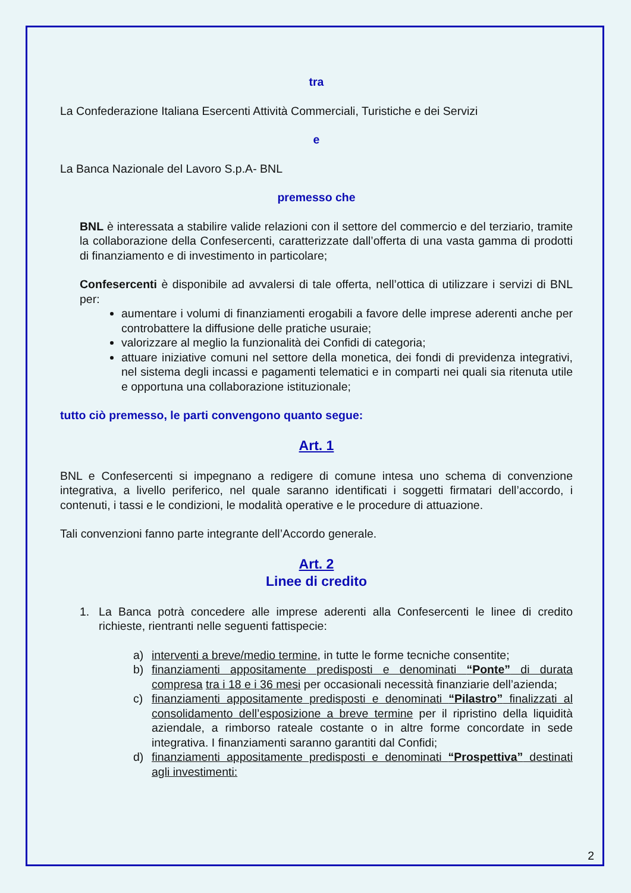tra
La Confederazione Italiana Esercenti Attività Commerciali, Turistiche e dei Servizi
e
La Banca Nazionale del Lavoro S.p.A- BNL
premesso che
BNL è interessata a stabilire valide relazioni con il settore del commercio e del terziario, tramite la collaborazione della Confesercenti, caratterizzate dall’offerta di una vasta gamma di prodotti di finanziamento e di investimento in particolare;
Confesercenti è disponibile ad avvalersi di tale offerta, nell’ottica di utilizzare i servizi di BNL per:
aumentare i volumi di finanziamenti erogabili a favore delle imprese aderenti anche per controbattere la diffusione delle pratiche usuraie;
valorizzare al meglio la funzionalità dei Confidi di categoria;
attuare iniziative comuni nel settore della monetica, dei fondi di previdenza integrativi, nel sistema degli incassi e pagamenti telematici e in comparti nei quali sia ritenuta utile e opportuna una collaborazione istituzionale;
tutto ciò premesso, le parti convengono quanto segue:
Art. 1
BNL e Confesercenti si impegnano a redigere di comune intesa uno schema di convenzione integrativa, a livello periferico, nel quale saranno identificati i soggetti firmatari dell’accordo, i contenuti, i tassi e le condizioni, le modalità operative e le procedure di attuazione.
Tali convenzioni fanno parte integrante dell’Accordo generale.
Art. 2
Linee di credito
1. La Banca potrà concedere alle imprese aderenti alla Confesercenti le linee di credito richieste, rientranti nelle seguenti fattispecie:
a) interventi a breve/medio termine, in tutte le forme tecniche consentite;
b) finanziamenti appositamente predisposti e denominati “Ponte” di durata compresa tra i 18 e i 36 mesi per occasionali necessità finanziarie dell’azienda;
c) finanziamenti appositamente predisposti e denominati “Pilastro” finalizzati al consolidamento dell’esposizione a breve termine per il ripristino della liquidità aziendale, a rimborso rateale costante o in altre forme concordate in sede integrativa. I finanziamenti saranno garantiti dal Confidi;
d) finanziamenti appositamente predisposti e denominati “Prospettiva” destinati agli investimenti:
2